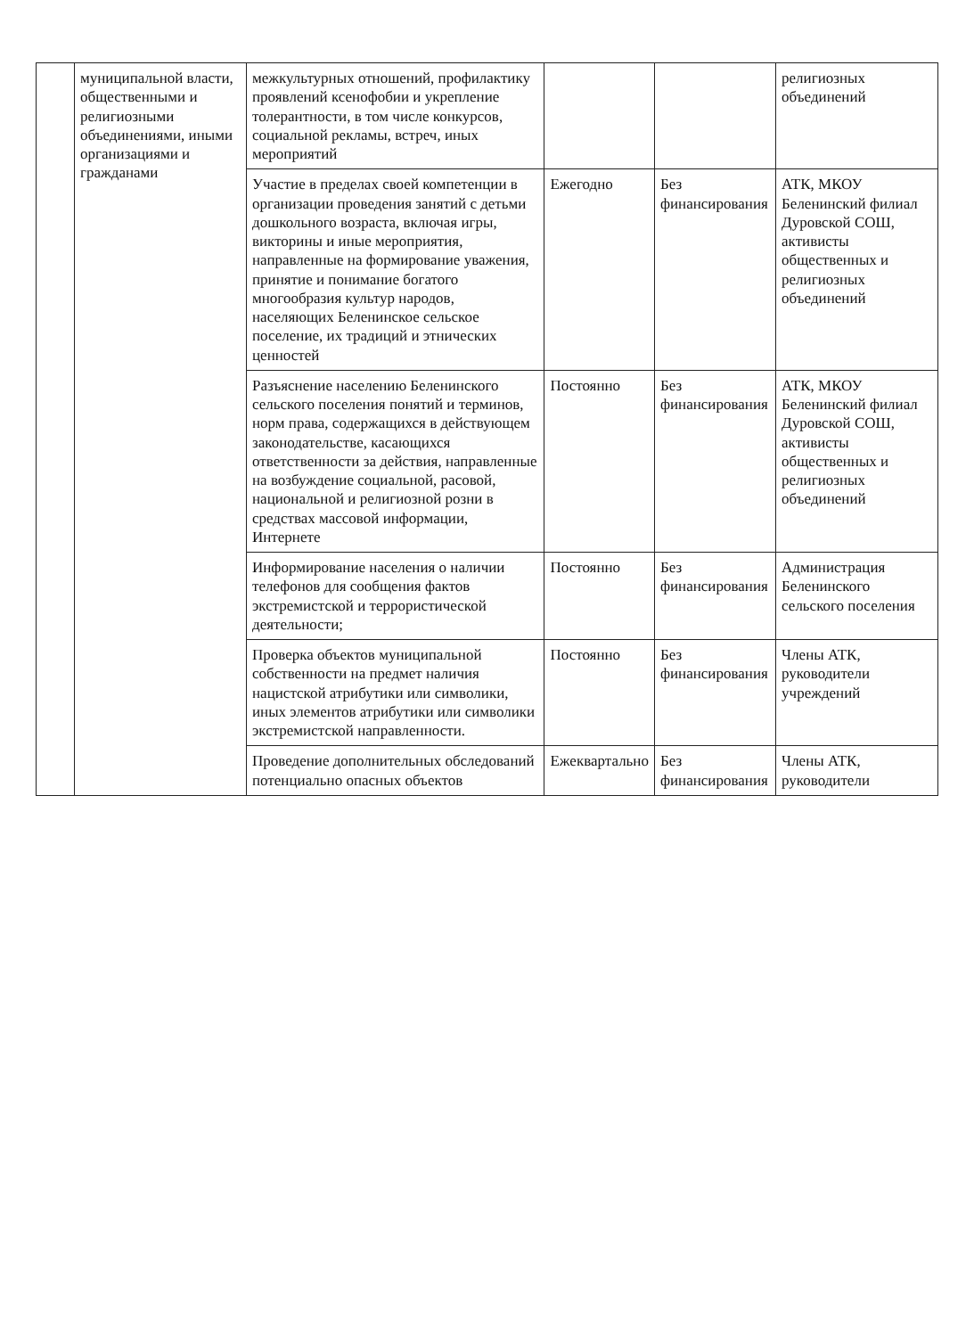| | муниципальной власти, общественными и религиозными объединениями, иными организациями и гражданами | межкультурных отношений, профилактику проявлений ксенофобии и укрепление толерантности, в том числе конкурсов, социальной рекламы, встреч, иных мероприятий | | | религиозных объединений |
| | | Участие в пределах своей компетенции в организации проведения занятий с детьми дошкольного возраста, включая игры, викторины и иные мероприятия, направленные на формирование уважения, принятие и понимание богатого многообразия культур народов, населяющих Беленинское сельское поселение, их традиций и этнических ценностей | Ежегодно | Без финансирования | АТК, МКОУ Беленинский филиал Дуровской СОШ, активисты общественных и религиозных объединений |
| | | Разъяснение населению Беленинского сельского поселения понятий и терминов, норм права, содержащихся в действующем законодательстве, касающихся ответственности за действия, направленные на возбуждение социальной, расовой, национальной и религиозной розни в средствах массовой информации, Интернете | Постоянно | Без финансирования | АТК, МКОУ Беленинский филиал Дуровской СОШ, активисты общественных и религиозных объединений |
| | | Информирование населения о наличии телефонов для сообщения фактов экстремистской и террористической деятельности; | Постоянно | Без финансирования | Администрация Беленинского сельского поселения |
| | | Проверка объектов муниципальной собственности на предмет наличия нацистской атрибутики или символики, иных элементов атрибутики или символики экстремистской направленности. | Постоянно | Без финансирования | Члены АТК, руководители учреждений |
| | | Проведение дополнительных обследований потенциально опасных объектов | Ежеквартально | Без финансирования | Члены АТК, руководители |